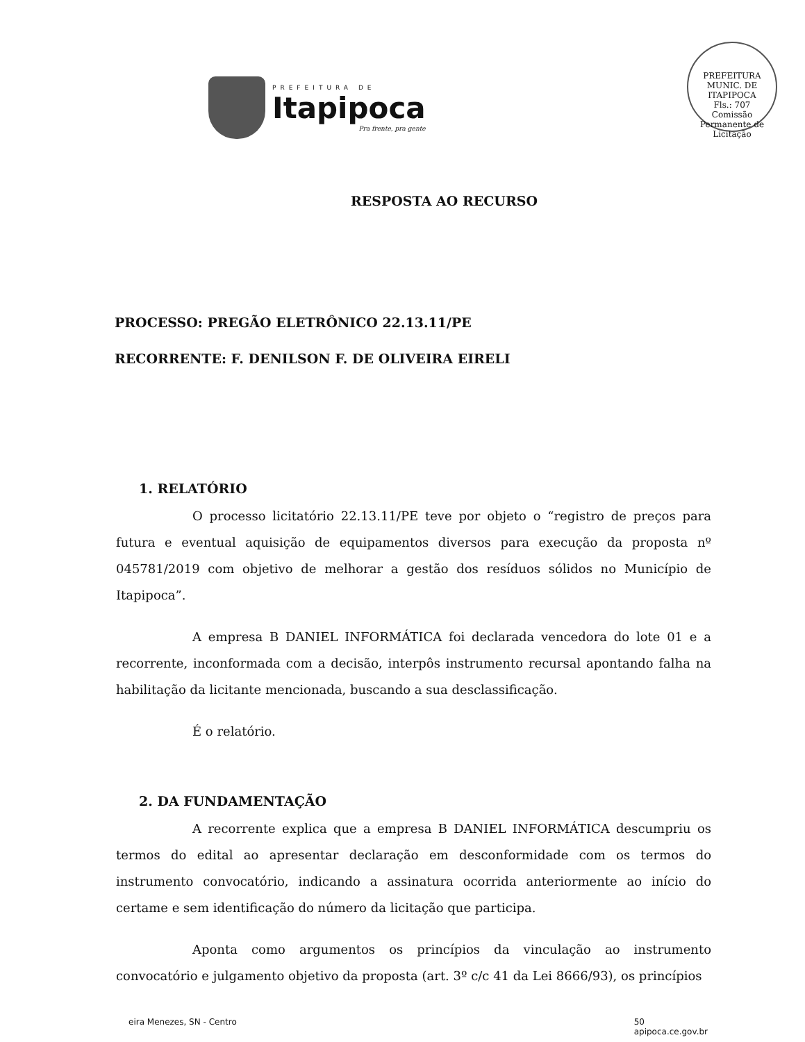PREFEITURA DE
Itapipoca
Pra frente, pra gente
PREFEITURA MUNIC. DE ITAPIPOCA
Fls.: 707
Comissão Permanente de Licitação
RESPOSTA AO RECURSO
PROCESSO: PREGÃO ELETRÔNICO 22.13.11/PE
RECORRENTE: F. DENILSON F. DE OLIVEIRA EIRELI
1. RELATÓRIO
O processo licitatório 22.13.11/PE teve por objeto o “registro de preços para futura e eventual aquisição de equipamentos diversos para execução da proposta nº 045781/2019 com objetivo de melhorar a gestão dos resíduos sólidos no Município de Itapipoca”.
A empresa B DANIEL INFORMÁTICA foi declarada vencedora do lote 01 e a recorrente, inconformada com a decisão, interpôs instrumento recursal apontando falha na habilitação da licitante mencionada, buscando a sua desclassificação.
É o relatório.
2. DA FUNDAMENTAÇÃO
A recorrente explica que a empresa B DANIEL INFORMÁTICA descumpriu os termos do edital ao apresentar declaração em desconformidade com os termos do instrumento convocatório, indicando a assinatura ocorrida anteriormente ao início do certame e sem identificação do número da licitação que participa.
Aponta como argumentos os princípios da vinculação ao instrumento convocatório e julgamento objetivo da proposta (art. 3º c/c 41 da Lei 8666/93), os princípios
eira Menezes, SN - Centro 50
apipoca.ce.gov.br